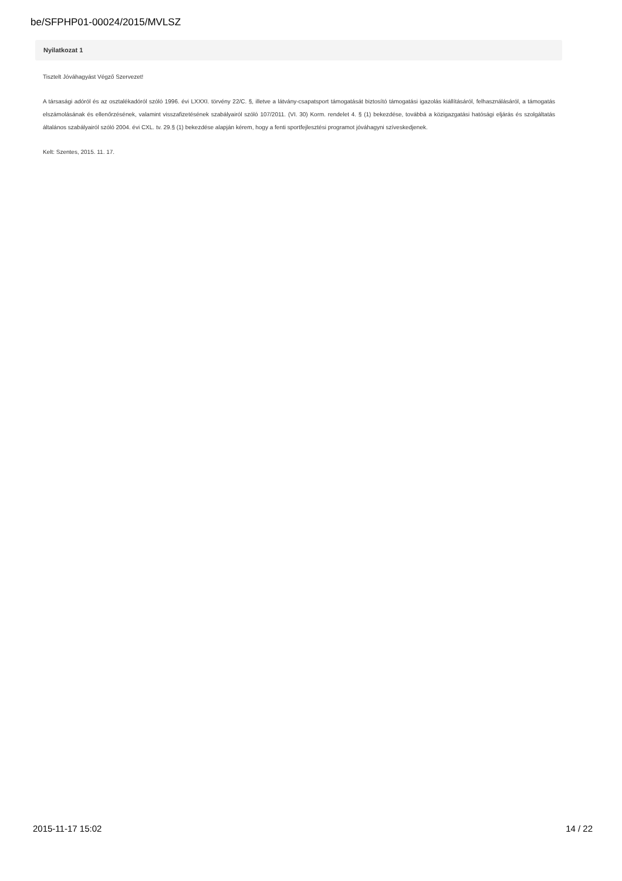be/SFPHP01-00024/2015/MVLSZ
Nyilatkozat 1
Tisztelt Jóváhagyást Végző Szervezet!
A társasági adóról és az osztalékadóról szóló 1996. évi LXXXI. törvény 22/C. §, illetve a látvány-csapatsport támogatását biztosító támogatási igazolás kiállításáról, felhasználásáról, a támogatás elszámolásának és ellenőrzésének, valamint visszafizetésének szabályairól szóló 107/2011. (VI. 30) Korm. rendelet 4. § (1) bekezdése, továbbá a közigazgatási hatósági eljárás és szolgáltatás általános szabályairól szóló 2004. évi CXL. tv. 29.§ (1) bekezdése alapján kérem, hogy a fenti sportfejlesztési programot jóváhagyni szíveskedjenek.
Kelt: Szentes, 2015. 11. 17.
2015-11-17 15:02 14 / 22